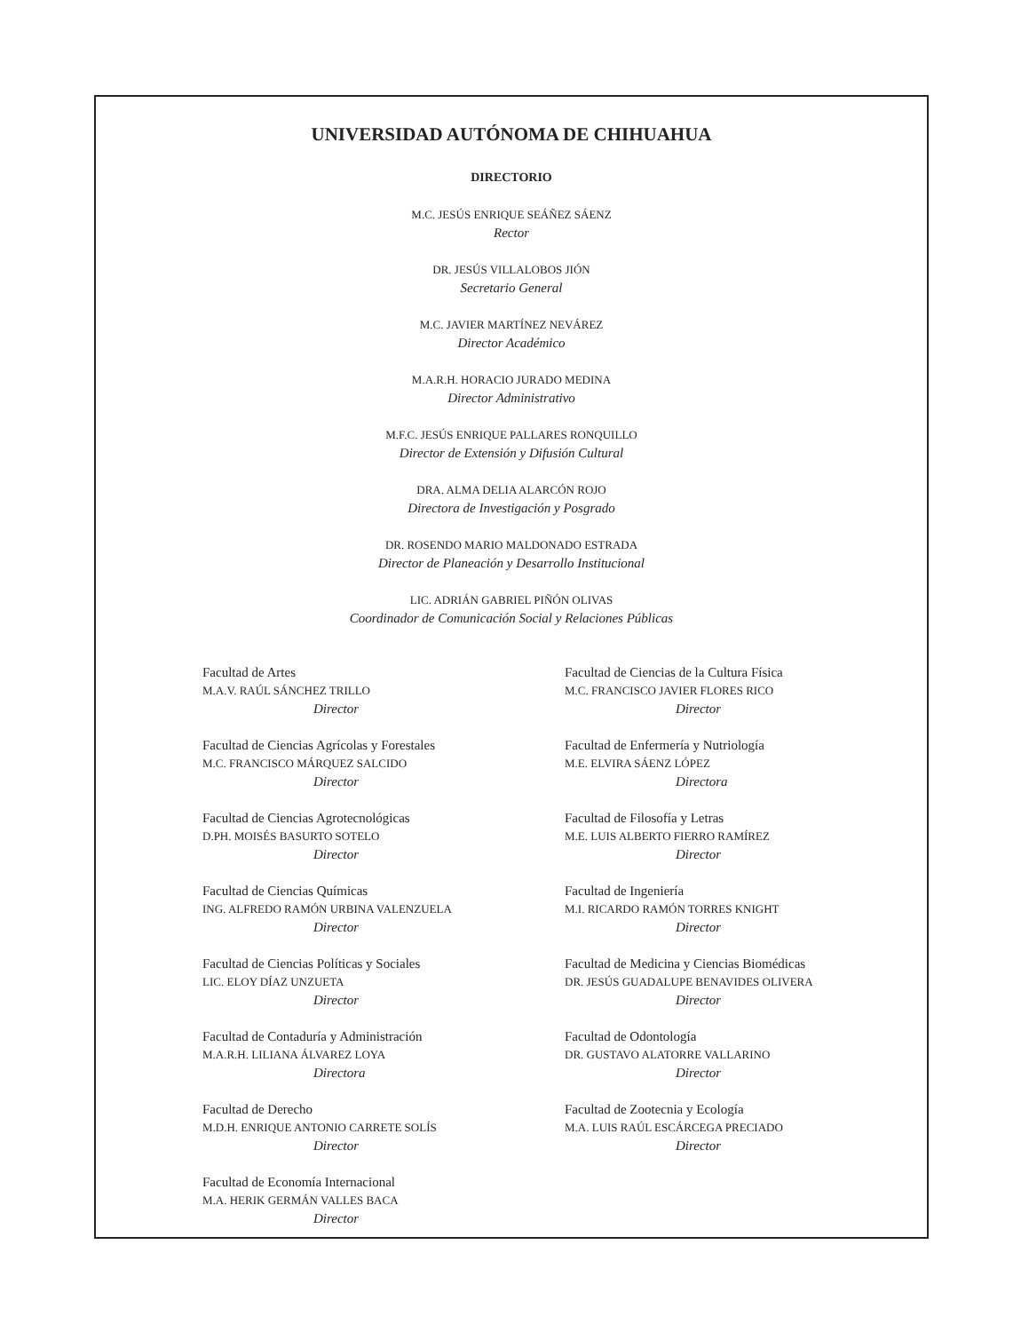UNIVERSIDAD AUTÓNOMA DE CHIHUAHUA
DIRECTORIO
M.C. JESÚS ENRIQUE SEÁÑEZ SÁENZ
Rector
DR. JESÚS VILLALOBOS JIÓN
Secretario General
M.C. JAVIER MARTÍNEZ NEVÁREZ
Director Académico
M.A.R.H. HORACIO JURADO MEDINA
Director Administrativo
M.F.C. JESÚS ENRIQUE PALLARES RONQUILLO
Director de Extensión y Difusión Cultural
DRA. ALMA DELIA ALARCÓN ROJO
Directora de Investigación y Posgrado
DR. ROSENDO MARIO MALDONADO ESTRADA
Director de Planeación y Desarrollo Institucional
LIC. ADRIÁN GABRIEL PIÑÓN OLIVAS
Coordinador de Comunicación Social y Relaciones Públicas
Facultad de Artes
M.A.V. RAÚL SÁNCHEZ TRILLO
Director
Facultad de Ciencias Agrícolas y Forestales
M.C. FRANCISCO MÁRQUEZ SALCIDO
Director
Facultad de Ciencias Agrotecnológicas
D.PH. MOISÉS BASURTO SOTELO
Director
Facultad de Ciencias Químicas
ING. ALFREDO RAMÓN URBINA VALENZUELA
Director
Facultad de Ciencias Políticas y Sociales
LIC. ELOY DÍAZ UNZUETA
Director
Facultad de Contaduría y Administración
M.A.R.H. LILIANA ÁLVAREZ LOYA
Directora
Facultad de Derecho
M.D.H. ENRIQUE ANTONIO CARRETE SOLÍS
Director
Facultad de Economía Internacional
M.A. HERIK GERMÁN VALLES BACA
Director
Facultad de Ciencias de la Cultura Física
M.C. FRANCISCO JAVIER FLORES RICO
Director
Facultad de Enfermería y Nutriología
M.E. ELVIRA SÁENZ LÓPEZ
Directora
Facultad de Filosofía y Letras
M.E. LUIS ALBERTO FIERRO RAMÍREZ
Director
Facultad de Ingeniería
M.I. RICARDO RAMÓN TORRES KNIGHT
Director
Facultad de Medicina y Ciencias Biomédicas
DR. JESÚS GUADALUPE BENAVIDES OLIVERA
Director
Facultad de Odontología
DR. GUSTAVO ALATORRE VALLARINO
Director
Facultad de Zootecnia y Ecología
M.A. LUIS RAÚL ESCÁRCEGA PRECIADO
Director